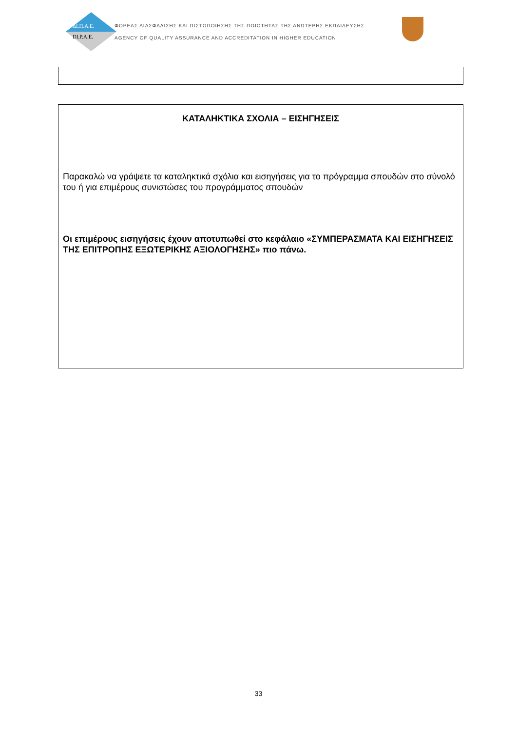ΔΙ.Π.Α.Ε.
DI.P.A.E.
ΦΟΡΕΑΣ ΔΙΑΣΦΑΛΙΣΗΣ ΚΑΙ ΠΙΣΤΟΠΟΙΗΣΗΣ ΤΗΣ ΠΟΙΟΤΗΤΑΣ ΤΗΣ ΑΝΩΤΕΡΗΣ ΕΚΠΑΙΔΕΥΣΗΣ
AGENCY OF QUALITY ASSURANCE AND ACCREDITATION IN HIGHER EDUCATION
ΚΑΤΑΛΗΚΤΙΚΑ ΣΧΟΛΙΑ – ΕΙΣΗΓΗΣΕΙΣ
Παρακαλώ να γράψετε τα καταληκτικά σχόλια και εισηγήσεις για το πρόγραμμα σπουδών στο σύνολό του ή για επιμέρους συνιστώσες του προγράμματος σπουδών
Οι επιμέρους εισηγήσεις έχουν αποτυπωθεί στο κεφάλαιο «ΣΥΜΠΕΡΑΣΜΑΤΑ ΚΑΙ ΕΙΣΗΓΗΣΕΙΣ ΤΗΣ ΕΠΙΤΡΟΠΗΣ ΕΞΩΤΕΡΙΚΗΣ ΑΞΙΟΛΟΓΗΣΗΣ» πιο πάνω.
33